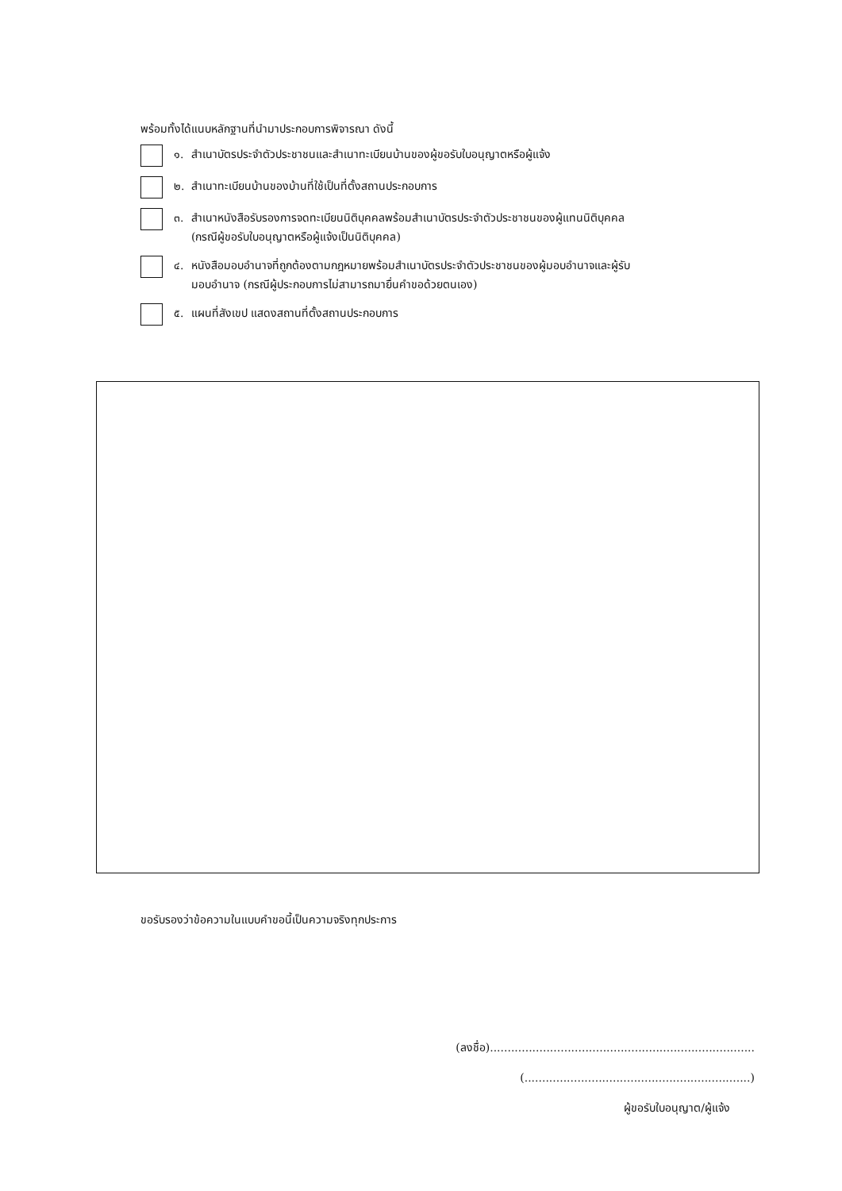พร้อมทั้งได้แนบหลักฐานที่นำมาประกอบการพิจารณา ดังนี้
๑. สำเนาบัตรประจำตัวประชาชนและสำเนาทะเบียนบ้านของผู้ขอรับใบอนุญาตหรือผู้แจ้ง
๒. สำเนาทะเบียนบ้านของบ้านที่ใช้เป็นที่ตั้งสถานประกอบการ
๓. สำเนาหนังสือรับรองการจดทะเบียนนิติบุคคลพร้อมสำเนาบัตรประจำตัวประชาชนของผู้แทนนิติบุคคล
(กรณีผู้ขอรับใบอนุญาตหรือผู้แจ้งเป็นนิติบุคคล)
๔. หนังสือมอบอำนาจที่ถูกต้องตามกฎหมายพร้อมสำเนาบัตรประจำตัวประชาชนของผู้มอบอำนาจและผู้รับ
มอบอำนาจ (กรณีผู้ประกอบการไม่สามารถมายื่นคำขอด้วยตนเอง)
๕. แผนที่สังเขป แสดงสถานที่ตั้งสถานประกอบการ
ขอรับรองว่าข้อความในแบบคำขอนี้เป็นความจริงทุกประการ
(ลงชื่อ)...........................................................................
(................................................................)
ผู้ขอรับใบอนุญาต/ผู้แจ้ง